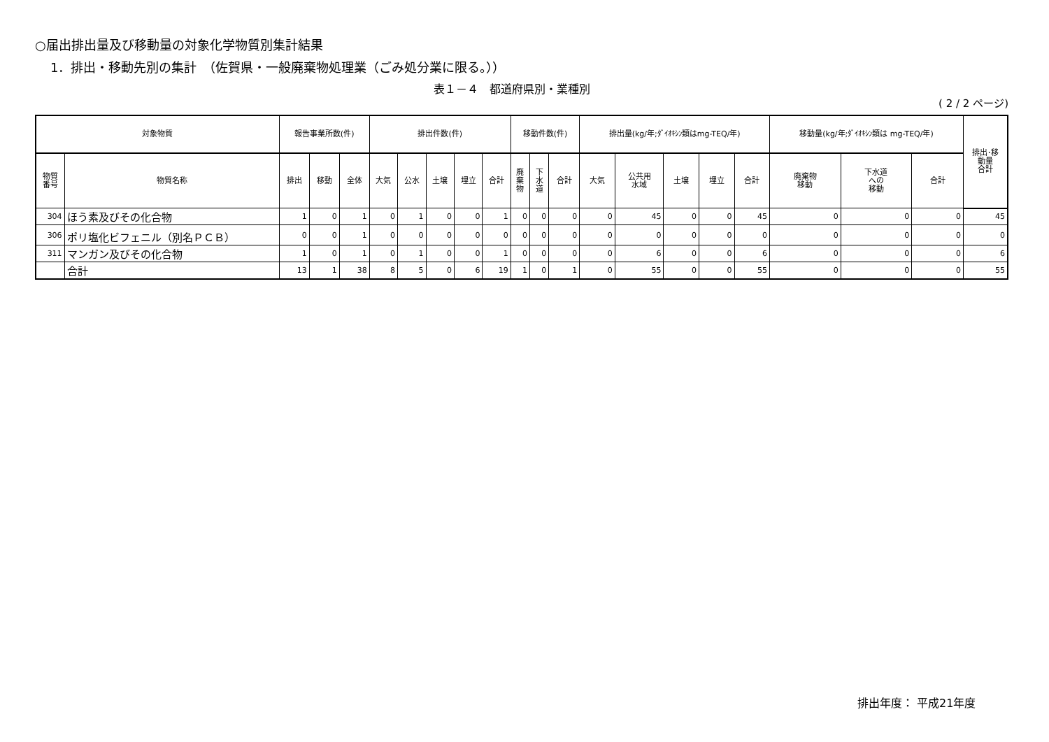○届出排出量及び移動量の対象化学物質別集計結果
1．排出・移動先別の集計　（佐賀県・一般廃棄物処理業（ごみ処分業に限る。））
表１－４　都道府県別・業種別
( 2 / 2 ページ)
| 対象物質 | | 報告事業所数(件) | | | 排出件数(件) | | | | | 移動件数(件) | | | 排出量(kg/年;ﾀﾞｲｵｷｼﾝ類はmg-TEQ/年) | | | | | 移動量(kg/年;ﾀﾞｲｵｷｼﾝ類は mg-TEQ/年) | | | 排出･移 動量 合計 |
| --- | --- | --- | --- | --- | --- | --- | --- | --- | --- | --- | --- | --- | --- | --- | --- | --- | --- | --- | --- | --- | --- |
| 物質 番号 | 物質名称 | 排出 | 移動 | 全体 | 大気 | 公水 | 土壌 | 埋立 | 合計 | 廃 棄 物 | 下 水 道 | 合計 | 大気 | 公共用 水域 | 土壌 | 埋立 | 合計 | 廃棄物 移動 | 下水道 への 移動 | 合計 | |
| 304 | ほう素及びその化合物 | 1 | 0 | 1 | 0 | 1 | 0 | 0 | 1 | 0 | 0 | 0 | 0 | 45 | 0 | 0 | 45 | 0 | 0 | 0 | 45 |
| 306 | ポリ塩化ビフェニル（別名ＰＣＢ） | 0 | 0 | 1 | 0 | 0 | 0 | 0 | 0 | 0 | 0 | 0 | 0 | 0 | 0 | 0 | 0 | 0 | 0 | 0 | 0 |
| 311 | マンガン及びその化合物 | 1 | 0 | 1 | 0 | 1 | 0 | 0 | 1 | 0 | 0 | 0 | 0 | 6 | 0 | 0 | 6 | 0 | 0 | 0 | 6 |
| | 合計 | 13 | 1 | 38 | 8 | 5 | 0 | 6 | 19 | 1 | 0 | 1 | 0 | 55 | 0 | 0 | 55 | 0 | 0 | 0 | 55 |
排出年度： 平成21年度